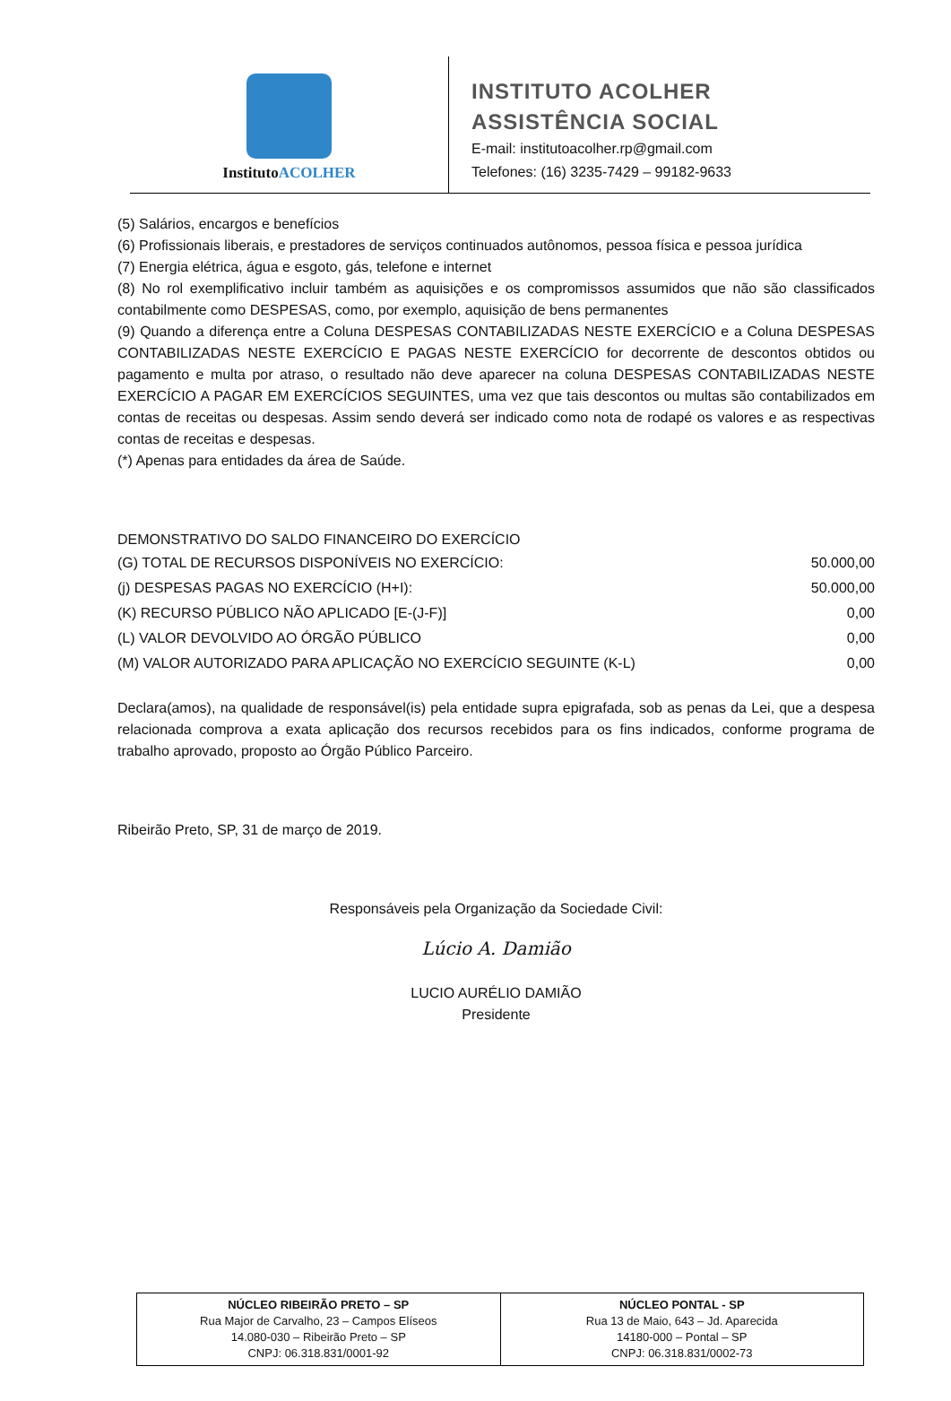InstitutoACOLHER
INSTITUTO ACOLHER
ASSISTÊNCIA SOCIAL
E-mail: institutoacolher.rp@gmail.com
Telefones: (16) 3235-7429 – 99182-9633
(5) Salários, encargos e benefícios
(6) Profissionais liberais, e prestadores de serviços continuados autônomos, pessoa física e pessoa jurídica
(7) Energia elétrica, água e esgoto, gás, telefone e internet
(8) No rol exemplificativo incluir também as aquisições e os compromissos assumidos que não são classificados contabilmente como DESPESAS, como, por exemplo, aquisição de bens permanentes
(9) Quando a diferença entre a Coluna DESPESAS CONTABILIZADAS NESTE EXERCÍCIO e a Coluna DESPESAS CONTABILIZADAS NESTE EXERCÍCIO E PAGAS NESTE EXERCÍCIO for decorrente de descontos obtidos ou pagamento e multa por atraso, o resultado não deve aparecer na coluna DESPESAS CONTABILIZADAS NESTE EXERCÍCIO A PAGAR EM EXERCÍCIOS SEGUINTES, uma vez que tais descontos ou multas são contabilizados em contas de receitas ou despesas. Assim sendo deverá ser indicado como nota de rodapé os valores e as respectivas contas de receitas e despesas.
(*) Apenas para entidades da área de Saúde.
DEMONSTRATIVO DO SALDO FINANCEIRO DO EXERCÍCIO
| (G) TOTAL DE RECURSOS DISPONÍVEIS NO EXERCÍCIO: | 50.000,00 |
| (j) DESPESAS PAGAS NO EXERCÍCIO (H+I): | 50.000,00 |
| (K) RECURSO PÚBLICO NÃO APLICADO [E-(J-F)] | 0,00 |
| (L) VALOR DEVOLVIDO AO ÓRGÃO PÚBLICO | 0,00 |
| (M) VALOR AUTORIZADO PARA APLICAÇÃO NO EXERCÍCIO SEGUINTE (K-L) | 0,00 |
Declara(amos), na qualidade de responsável(is) pela entidade supra epigrafada, sob as penas da Lei, que a despesa relacionada comprova a exata aplicação dos recursos recebidos para os fins indicados, conforme programa de trabalho aprovado, proposto ao Órgão Público Parceiro.
Ribeirão Preto, SP, 31 de março de 2019.
Responsáveis pela Organização da Sociedade Civil:
Lúcio A. Damião
LUCIO AURÉLIO DAMIÃO
Presidente
| NÚCLEO RIBEIRÃO PRETO – SP Rua Major de Carvalho, 23 – Campos Elíseos 14.080-030 – Ribeirão Preto – SP CNPJ: 06.318.831/0001-92 | NÚCLEO PONTAL - SP Rua 13 de Maio, 643 – Jd. Aparecida 14180-000 – Pontal – SP CNPJ: 06.318.831/0002-73 |